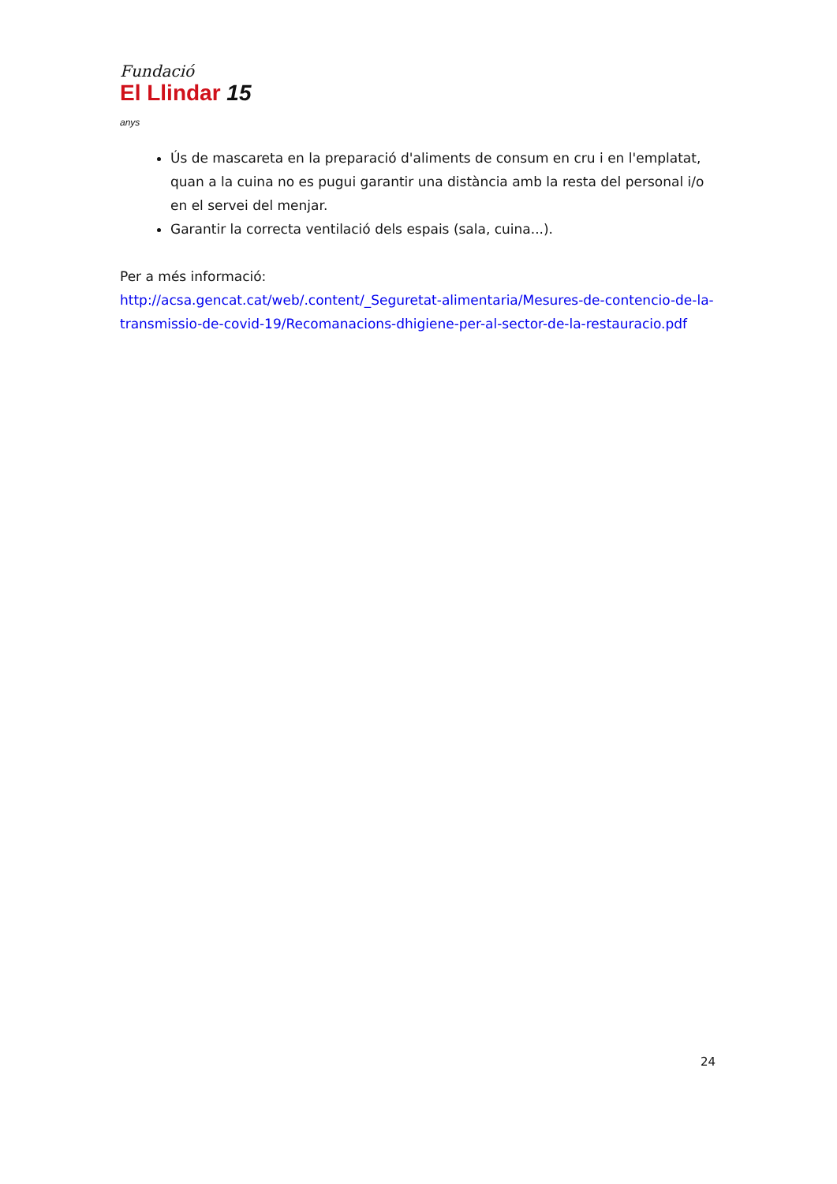Fundació
El Llindar 15 anys
Ús de mascareta en la preparació d'aliments de consum en cru i en l'emplatat, quan a la cuina no es pugui garantir una distància amb la resta del personal i/o en el servei del menjar.
Garantir la correcta ventilació dels espais (sala, cuina...).
Per a més informació:
http://acsa.gencat.cat/web/.content/_Seguretat-alimentaria/Mesures-de-contencio-de-la-transmissio-de-covid-19/Recomanacions-dhigiene-per-al-sector-de-la-restauracio.pdf
24